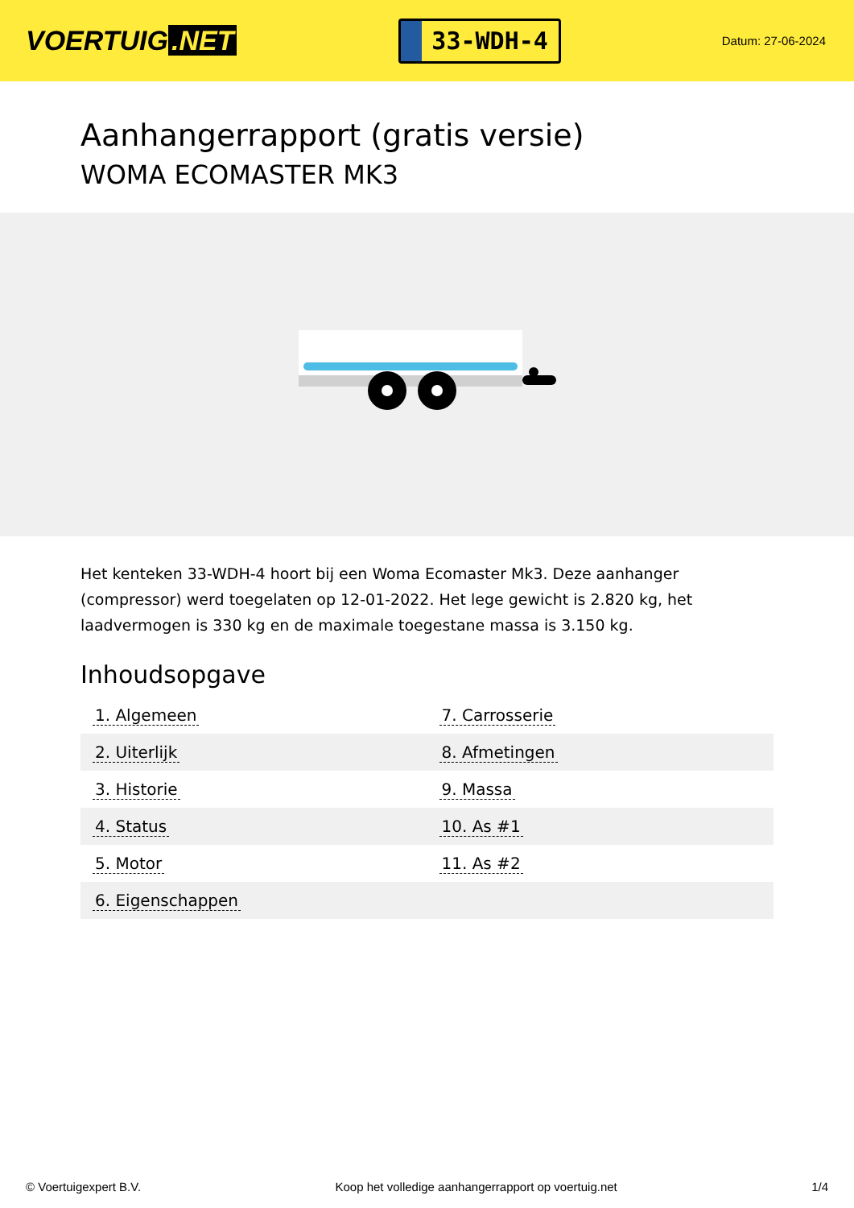VOERTUIG.NET
33-WDH-4
Datum: 27-06-2024
Aanhangerrapport (gratis versie)
WOMA ECOMASTER MK3
Het kenteken 33-WDH-4 hoort bij een Woma Ecomaster Mk3. Deze aanhanger (compressor) werd toegelaten op 12-01-2022. Het lege gewicht is 2.820 kg, het laadvermogen is 330 kg en de maximale toegestane massa is 3.150 kg.
Inhoudsopgave
| 1. Algemeen | 7. Carrosserie |
| 2. Uiterlijk | 8. Afmetingen |
| 3. Historie | 9. Massa |
| 4. Status | 10. As #1 |
| 5. Motor | 11. As #2 |
| 6. Eigenschappen | |
© Voertuigexpert B.V. Koop het volledige aanhangerrapport op voertuig.net
1/4